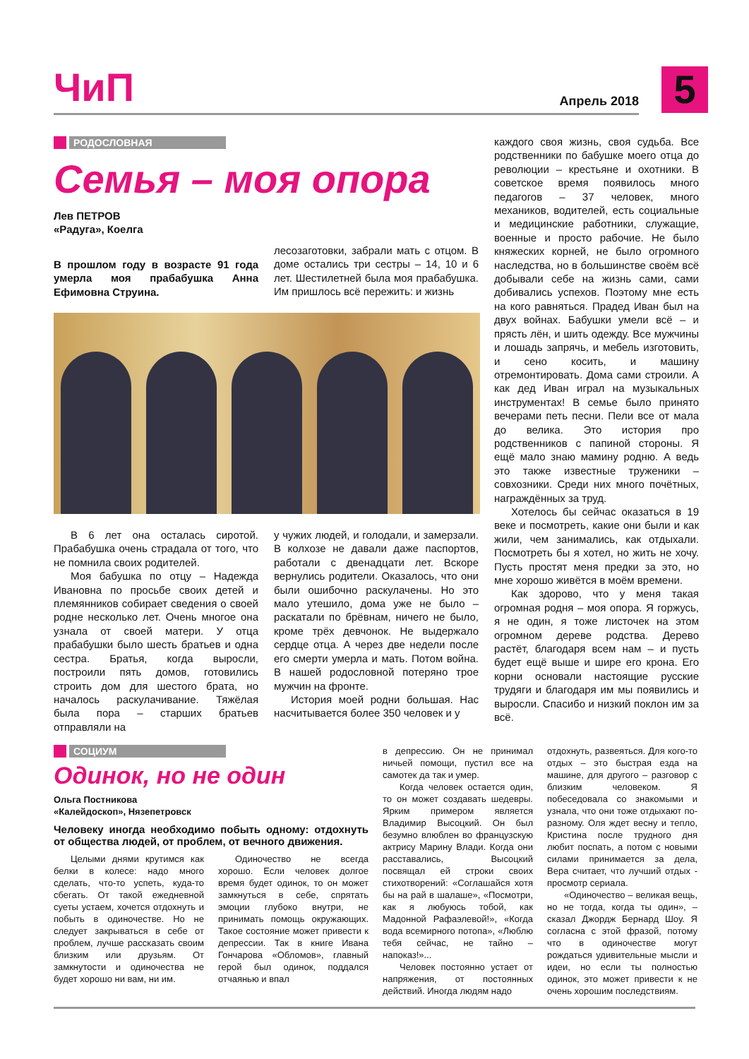ЧиП
Апрель 2018
5
РОДОСЛОВНАЯ
Семья – моя опора
Лев ПЕТРОВ
«Радуга», Коелга
В прошлом году в возрасте 91 года умерла моя прабабушка Анна Ефимовна Струина.
лесозаготовки, забрали мать с отцом. В доме остались три сестры – 14, 10 и 6 лет. Шестилетней была моя прабабушка. Им пришлось всё пережить: и жизнь
В 6 лет она осталась сиротой. Прабабушка очень страдала от того, что не помнила своих родителей.
Моя бабушка по отцу – Надежда Ивановна по просьбе своих детей и племянников собирает сведения о своей родне несколько лет. Очень многое она узнала от своей матери. У отца прабабушки было шесть братьев и одна сестра. Братья, когда выросли, построили пять домов, готовились строить дом для шестого брата, но началось раскулачивание. Тяжёлая была пора – старших братьев отправляли на
у чужих людей, и голодали, и замерзали. В колхозе не давали даже паспортов, работали с двенадцати лет. Вскоре вернулись родители. Оказалось, что они были ошибочно раскулачены. Но это мало утешило, дома уже не было – раскатали по брёвнам, ничего не было, кроме трёх девчонок. Не выдержало сердце отца. А через две недели после его смерти умерла и мать. Потом война. В нашей родословной потеряно трое мужчин на фронте.
История моей родни большая. Нас насчитывается более 350 человек и у
каждого своя жизнь, своя судьба. Все родственники по бабушке моего отца до революции – крестьяне и охотники. В советское время появилось много педагогов – 37 человек, много механиков, водителей, есть социальные и медицинские работники, служащие, военные и просто рабочие. Не было княжеских корней, не было огромного наследства, но в большинстве своём всё добывали себе на жизнь сами, сами добивались успехов. Поэтому мне есть на кого равняться. Прадед Иван был на двух войнах. Бабушки умели всё – и прясть лён, и шить одежду. Все мужчины и лошадь запрячь, и мебель изготовить, и сено косить, и машину отремонтировать. Дома сами строили. А как дед Иван играл на музыкальных инструментах! В семье было принято вечерами петь песни. Пели все от мала до велика. Это история про родственников с папиной стороны. Я ещё мало знаю мамину родню. А ведь это также известные труженики – совхозники. Среди них много почётных, награждённых за труд.
Хотелось бы сейчас оказаться в 19 веке и посмотреть, какие они были и как жили, чем занимались, как отдыхали. Посмотреть бы я хотел, но жить не хочу. Пусть простят меня предки за это, но мне хорошо живётся в моём времени.
Как здорово, что у меня такая огромная родня – моя опора. Я горжусь, я не один, я тоже листочек на этом огромном дереве родства. Дерево растёт, благодаря всем нам – и пусть будет ещё выше и шире его крона. Его корни основали настоящие русские трудяги и благодаря им мы появились и выросли. Спасибо и низкий поклон им за всё.
СОЦИУМ
Одинок, но не один
Ольга Постникова
«Калейдоскоп», Нязепетровск
Человеку иногда необходимо побыть одному: отдохнуть от общества людей, от проблем, от вечного движения.
Целыми днями крутимся как белки в колесе: надо много сделать, что-то успеть, куда-то сбегать. От такой ежедневной суеты устаем, хочется отдохнуть и побыть в одиночестве. Но не следует закрываться в себе от проблем, лучше рассказать своим близким или друзьям. От замкнутости и одиночества не будет хорошо ни вам, ни им.
Одиночество не всегда хорошо. Если человек долгое время будет одинок, то он может замкнуться в себе, спрятать эмоции глубоко внутри, не принимать помощь окружающих. Такое состояние может привести к депрессии. Так в книге Ивана Гончарова «Обломов», главный герой был одинок, поддался отчаянью и впал
в депрессию. Он не принимал ничьей помощи, пустил все на самотек да так и умер.
Когда человек остается один, то он может создавать шедевры. Ярким примером является Владимир Высоцкий. Он был безумно влюблен во французскую актрису Марину Влади. Когда они расставались, Высоцкий посвящал ей строки своих стихотворений: «Соглашайся хотя бы на рай в шалаше», «Посмотри, как я любуюсь тобой, как Мадонной Рафаэлевой!», «Когда вода всемирного потопа», «Люблю тебя сейчас, не тайно – напоказ!»...
Человек постоянно устает от напряжения, от постоянных действий. Иногда людям надо
отдохнуть, развеяться. Для кого-то отдых – это быстрая езда на машине, для другого – разговор с близким человеком. Я побеседовала со знакомыми и узнала, что они тоже отдыхают по-разному. Оля ждет весну и тепло, Кристина после трудного дня любит поспать, а потом с новыми силами принимается за дела, Вера считает, что лучший отдых - просмотр сериала.
«Одиночество – великая вещь, но не тогда, когда ты один», – сказал Джордж Бернард Шоу. Я согласна с этой фразой, потому что в одиночестве могут рождаться удивительные мысли и идеи, но если ты полностью одинок, это может привести к не очень хорошим последствиям.